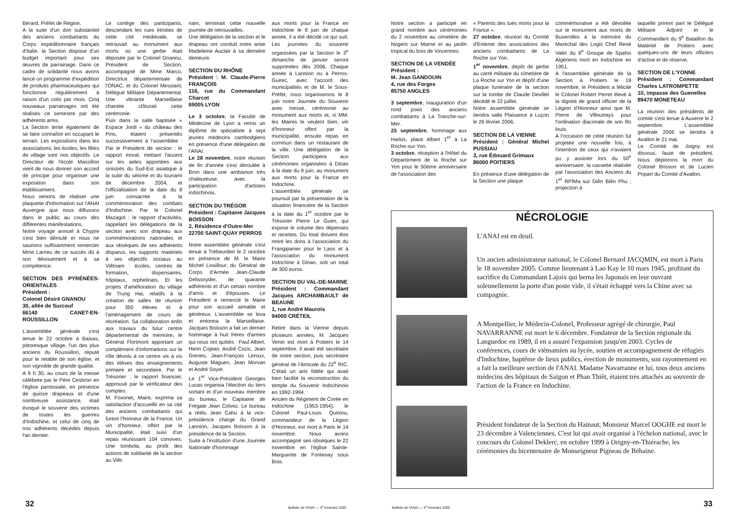Bérard, Préfet de Région.
A la suite d'un don substantiel des anciens combattants du Corps expéditionnaire français d'Italie, la Section dispose d'un budget important pour ses œuvres de parrainage. Dans ce cadre de solidarité nous avons lancé un programme d'expédition de produits pharmaceutiques qui fonctionne régulièrement à raison d'un colis par mois. Cinq nouveaux parrainages ont été réalisés ce semestre par des adhérents amis.
La Section tente également de se faire connaître en occupant le terrain. Les expositions dans les associations, les écoles, les fêtes de village sont nos objectifs. Le Directeur de l'école Massillon vient de nous donner son accord de principe pour organiser une exposition dans son établissement.
Nous venons de réaliser une plaquette d'information sur l'ANAI Auvergne que nous diffusons dans le public au cours des différentes manifestations.
Notre voyage annuel à Chypre s'est bien déroulé et nous ne saurions suffisamment remercier Mme Larrieu de ce succès dû à son dévouement et à sa compétence.
SECTION DES PYRÉNÉES-ORIENTALES
Président :
Colonel Désiré GNANOU
30, allée de Surcouf
66140 CANET-EN-ROUSSILLON
L'assemblée générale s'est tenue le 22 octobre à Baixas, pittoresque village, l'un des plus anciens du Roussillon, réputé pour le retable de son église, et son vignoble de grande qualité.
A 9 h 30, au cours de la messe célébrée par le Père Cesbron en l'église paroissiale, en présence de quinze drapeaux et d'une nombreuse assistance, était évoqué le souvenir des victimes de toutes les guerres d'Indochine, et celui de cinq de nos adhérents décédés depuis l'an dernier.
Le cortège des participants, descendant les rues étroites de cette cité médiévale, se retrouvait au monument aux morts où une gerbe était déposée par le Colonel Gnanou, Président de Section, accompagné de Mme Marco, Directrice départementale de l'ONAC, et du Colonel Messiant, Délégué Militaire Départemental. Une vibrante Marseillaise chantée clôturait cette cérémonie.
Puis dans la salle baptisée « Espace Jordi » du château des Pins, étaient présentés successivement à l'assemblée : Par le Président de section : le rapport moral, mettant l'accent sur les aides apportées aux sinistrés du Sud-Est asiatique à la suite du séisme et du tsunami de décembre 2004, et l'officialisation de la date du 8 juin consacrée à la commémoration des combats d'Indochine. Par le Colonel Mazagot : le rapport d'activités, rappelant les délégations de la section avec son drapeau aux commémorations nationales et aux obsèques de ses adhérents disparus, les supports matériels à ses objectifs sociaux au Viêtnam : écoles, centres de formation, dispensaires, hôpitaux, orphelinats. Et les projets d'amélioration du village de Trung Hai, relatifs à la création de salles de réunion pour 350 élèves et à l'aménagement de cours de récréation. Sa collaboration enfin aux travaux du futur centre départemental de mémoire, le Général Florimont apportant un complément d'informations sur le rôle dévolu à ce centre vis à vis des élèves des enseignements primaire et secondaire. Par le Trésorier : le rapport financier, approuvé par le vérificateur des comptes.
M. Foxonet, Maire, exprima sa satisfaction d'accueillir en sa cité des anciens combattants qui furent l'honneur de la France. Un vin d'honneur, offert par la Municipalité, était suivi d'un repas réunissant 104 convives. Une tombola, au profit des actions de solidarité de la section au Viêt-
nam, terminait cette nouvelle journée de retrouvailles.
Une délégation de la section et le drapeau ont conduit notre amie Madeleine Auclair à sa dernière demeure.
SECTION DU RHÔNE
Président : M. Claude-Pierre FRANÇOIS
116, rue du Commandant Charcot
69005 LYON
Le 3 octobre, la Faculté de Médecine de Lyon a remis un diplôme de spécialiste à sept jeunes médecins cambodgiens en présence d'une délégation de l'ANAI.
Le 28 novembre, notre réunion de fin d'année s'est déroulée à Bron dans une ambiance très chaleureuse, avec la participation d'artistes indochinois.
SECTION DU TRÉGOR
Président : Capitaine Jacques BOISSON
2, Résidence d'Outre-Mer
22700 SAINT-QUAY PERROS
Notre assemblée générale s'est tenue à Trébeurden le 2 octobre en présence de M. le Maire Michel Lissillour, du Général de Corps d'Armée Jean-Claude Delissnyder, de quarante adhérents et d'un certain nombre d'amis et d'épouses. Le Président a remercié le Maire pour son accueil aimable et généreux. L'assemblée se leva et entonna la Marseillaise. Jacques Boisson a fait un dernier hommage à huit frères d'armes qui nous ont quittés : Paul Albert, Henri Cojean, André Cozic, Jean Grenes, Jean-François Leroux, Auguste Maguen, Jean Morvan et André Soyer.
Le 1<sup>er</sup> Vice-Président Georges Lucas organisa l'élection du tiers sortant et d'un nouveau membre du bureau, le Capitaine de Frégate Jean Colvez. Le bureau a réélu Jean Cahu à la vice-présidence chargé du Grand Lannion, Jacques Boisson à la présidence de la Section.
Suite à l'institution d'une Journée Nationale d'hommage
aux morts pour la France en Indochine le 8 juin de chaque année, il a été décidé ce qui suit. Les journées du souvenir organisées par la Section le 3<sup>e</sup> dimanche de janvier seront supprimées dès 2006. Chaque année à Lannion ou à Perros-Guirec, avec l'accord des municipalités et de M. le Sous-Préfet, nous organiserons le 8 juin notre Journée du Souvenir avec messe, cérémonie au monument aux morts et, si MM. les Maires le veulent bien, vin d'honneur offert par la municipalité, ensuite repas en commun dans un restaurant de la ville. Une délégation de la Section participera aux cérémonies organisées à Dinan à la date du 8 juin, au monument aux morts pour la France en Indochine.
L'assemblée générale se poursuit par la présentation de la situation financière de la Section à la date du 1<sup>er</sup> octobre par le Trésorier Pierre Le Guen, qui expose le volume des dépenses et recettes. Du total doivent être retiré les dons à l'association du Frangipanier pour le Laos et à l'association du monument Indochine à Dinan, soit un total de 300 euros.
SECTION DU VAL-DE-MARNE
Président : Commandant Jacques ARCHAMBAULT de BEAUNE
1, rue André Maurois
94000 CRÉTEIL
Retiré dans la Vienne depuis plusieurs années, M. Jacques Venin est mort à Poitiers le 14 septembre. Il avait été secrétaire de notre section, puis secrétaire général de l'Amicale du 22<sup>e</sup> RIC. C'était un ami fidèle qui avait bien facilité la reconstruction du temple du Souvenir Indochinois en 1992-1994.
Ancien du Régiment de Corée en Indochine (1953-1954), le Colonel Paul-Louis Quiniou, commandeur de la Légion d'Honneur, est mort à Paris le 14 novembre. Nous avons accompagné ses obsèques le 22 novembre en l'église Sainte-Marguerite de Fontenay sous Bois.
32
Bulletin de l'ANAI — 4<sup>e</sup> trimestre 2005
Notre section a participé en grand nombre aux cérémonies du 2 novembre au cimetière de Nogent sur Marne et au jardin tropical du bois de Vincennes.
SECTION DE LA VENDÉE
Président :
M. Jean GANDOUIN
4, rue des Forges
85750 ANGLES
3 septembre, inauguration d'un rond point des anciens combattants à La Tranche-sur-Mer.
25 septembre, hommage aux Harkis, place Albert 1<sup>er</sup> à La Roche-sur-Yon.
3 octobre, réception à l'Hôtel du Département de la Roche sur Yon pour le 50ème anniversaire de l'association des
« Parents des tués morts pour la France ».
27 octobre, réunion du Comité d'Entente des associations des anciens combattants de La Roche sur Yon.
1<sup>er</sup> novembre, dépôt de gerbe au carré militaire du cimetière de La Roche sur Yon et dépôt d'une plaque funéraire de la section sur la tombe de Claude Devillet décédé le 22 juillet.
Notre assemblée générale se tiendra salle Plaisance à Luçon le 26 février 2006.
SECTION DE LA VIENNE
Président : Général Michel PUSSIAU
3, rue Édouard Grimaux
86000 POITIERS
En présence d'une délégation de la Section une plaque
commémorative a été dévoilée sur le monument aux morts de Buxerolles à la mémoire du Maréchal des Logis Chef René Valet du 8<sup>e</sup> Groupe de Spahis Algériens mort en Indochine en 1951.
A l'assemblée générale de la Section à Poitiers le 19 novembre, le Président a félicité le Colonel Robert Perret élevé à la dignité de grand officier de la Légion d'Honneur ainsi que M. Pierre de Villoutreys pour l'ordination diaconale de son fils louis.
A l'occasion de cette réunion fut projetée une nouvelle fois, à l'intention de ceux qui n'avaient pu y assister lors du 50<sup>e</sup> anniversaire, la cassette réalisée par l'association des Anciens du 1<sup>er</sup> RPIMa sur Diên Biên Phu ; projection à
laquelle prirent part le Délégué Militaire Adjoint et le Commandant du 9<sup>e</sup> Bataillon du Matériel de Poitiers avec quelques-uns de leurs officiers d'active et de réserve.
SECTION DE L'YONNE
Président : Commandant Charles LATROMPETTE
10, impasse des Guenelles
89470 MONETEAU
La réunion des présidents de comité s'est tenue à Auxerre le 2 septembre. L'assemblée générale 2006 se tiendra à Avallon le 21 mai.
Le Comité de Joigny est dissous, faute de président. Nous déplorons la mort du Colonel Brisson et de Lucien Popart du Comité d'Avallon.
NÉCROLOGIE
L'ANAI est en deuil.
Un ancien administrateur national, le Colonel Bernard JACQMIN, est mort à Paris le 18 novembre 2005. Comme lieutenant à Lao Kay le 10 mars 1945, profitant du sacrifice du Commandant Lajoix qui berna les Japonais en leur ouvrant solennellement la porte d'un poste vide, il s'était échappé vers la Chine avec sa compagnie.
A Montpellier, le Médecin-Colonel, Professeur agrégé de chirurgie, Paul NAVARRANNE est mort le 6 décembre. Fondateur de la Section régionale du Languedoc en 1989, il en a assuré l'expansion jusqu'en 2003. Cycles de conférences, cours de viêtnamien au lycée, soutien et accompagnement de réfugiés d'Indochine, baptême de lieux publics, érection de monuments, son rayonnement en a fait la meilleure section de l'ANAI. Madame Navarranne et lui, tous deux anciens médecins des hôpitaux de Saïgon et Phan Thiêt, étaient très attachés au souvenir de l'action de la France en Indochine.
Président fondateur de la Section du Hainaut, Monsieur Marcel OOGHE est mort le 23 décembre à Valenciennes. C'est lui qui avait organisé à l'échelon national, avec le concours du Colonel Deklerc, en octobre 1999 à Origny-en-Thiérache, les cérémonies du bicentenaire de Monseigneur Pigneau de Béhaine.
Bulletin de l'ANAI — 4<sup>e</sup> trimestre 2005
33